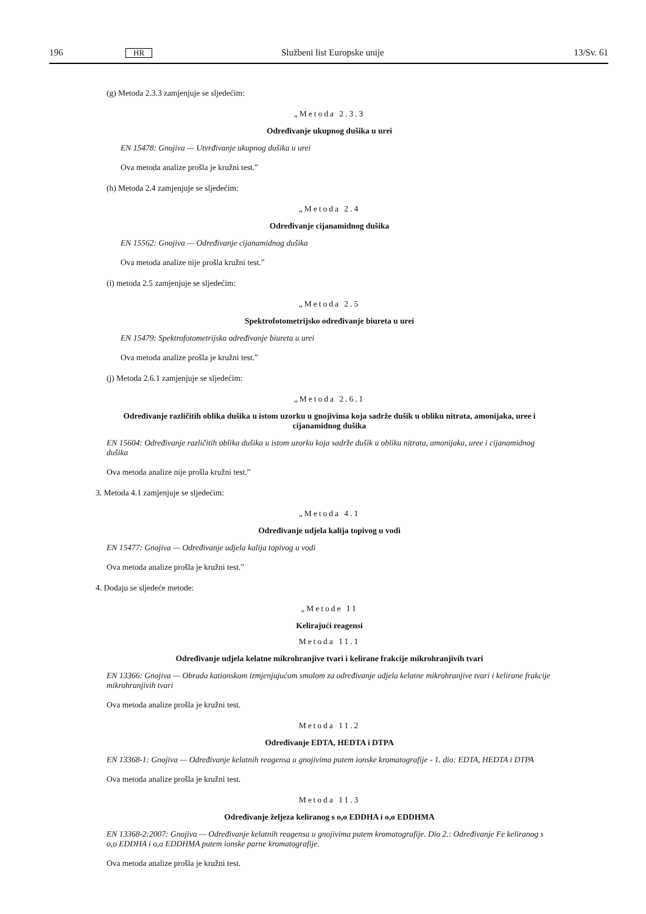196 HR Službeni list Europske unije 13/Sv. 61
(g) Metoda 2.3.3 zamjenjuje se sljedećim:
„Metoda 2.3.3
Određivanje ukupnog dušika u urei
EN 15478: Gnojiva — Utvrđivanje ukupnog dušika u urei
Ova metoda analize prošla je kružni test.”
(h) Metoda 2.4 zamjenjuje se sljedećim:
„Metoda 2.4
Određivanje cijanamidnog dušika
EN 15562: Gnojiva — Određivanje cijanamidnog dušika
Ova metoda analize nije prošla kružni test.”
(i) metoda 2.5 zamjenjuje se sljedećim:
„Metoda 2.5
Spektrofotometrijsko određivanje biureta u urei
EN 15479: Spektrofotometrijsko određivanje biureta u urei
Ova metoda analize prošla je kružni test.”
(j) Metoda 2.6.1 zamjenjuje se sljedećim:
„Metoda 2.6.1
Određivanje različitih oblika dušika u istom uzorku u gnojivima koja sadrže dušik u obliku nitrata, amonijaka, uree i cijanamidnog dušika
EN 15604: Određivanje različitih oblika dušika u istom uzorku koja sadrže dušik u obliku nitrata, amonijaka, uree i cijanamidnog dušika
Ova metoda analize nije prošla kružni test.”
3. Metoda 4.1 zamjenjuje se sljedećim:
„Metoda 4.1
Određivanje udjela kalija topivog u vodi
EN 15477: Gnojiva — Određivanje udjela kalija topivog u vodi
Ova metoda analize prošla je kružni test.”
4. Dodaju se sljedeće metode:
„Metode 11
Kelirajući reagensi
Metoda 11.1
Određivanje udjela kelatne mikrohranjive tvari i kelirane frakcije mikrohranjivih tvari
EN 13366: Gnojiva — Obrada kationskom izmjenjujućom smolom za određivanje udjela kelatne mikrohranjive tvari i kelirane frakcije mikrohranjivih tvari
Ova metoda analize prošla je kružni test.
Metoda 11.2
Određivanje EDTA, HEDTA i DTPA
EN 13368-1: Gnojiva — Određivanje kelatnih reagensa u gnojivima putem ionske kromatografije - 1. dio: EDTA, HEDTA i DTPA
Ova metoda analize prošla je kružni test.
Metoda 11.3
Određivanje željeza keliranog s o,o EDDHA i o,o EDDHMA
EN 13368-2:2007: Gnojiva — Određivanje kelatnih reagensa u gnojivima putem kromatografije. Dio 2.: Određivanje Fe keliranog s o,o EDDHA i o,o EDDHMA putem ionske parne kromatografije.
Ova metoda analize prošla je kružni test.